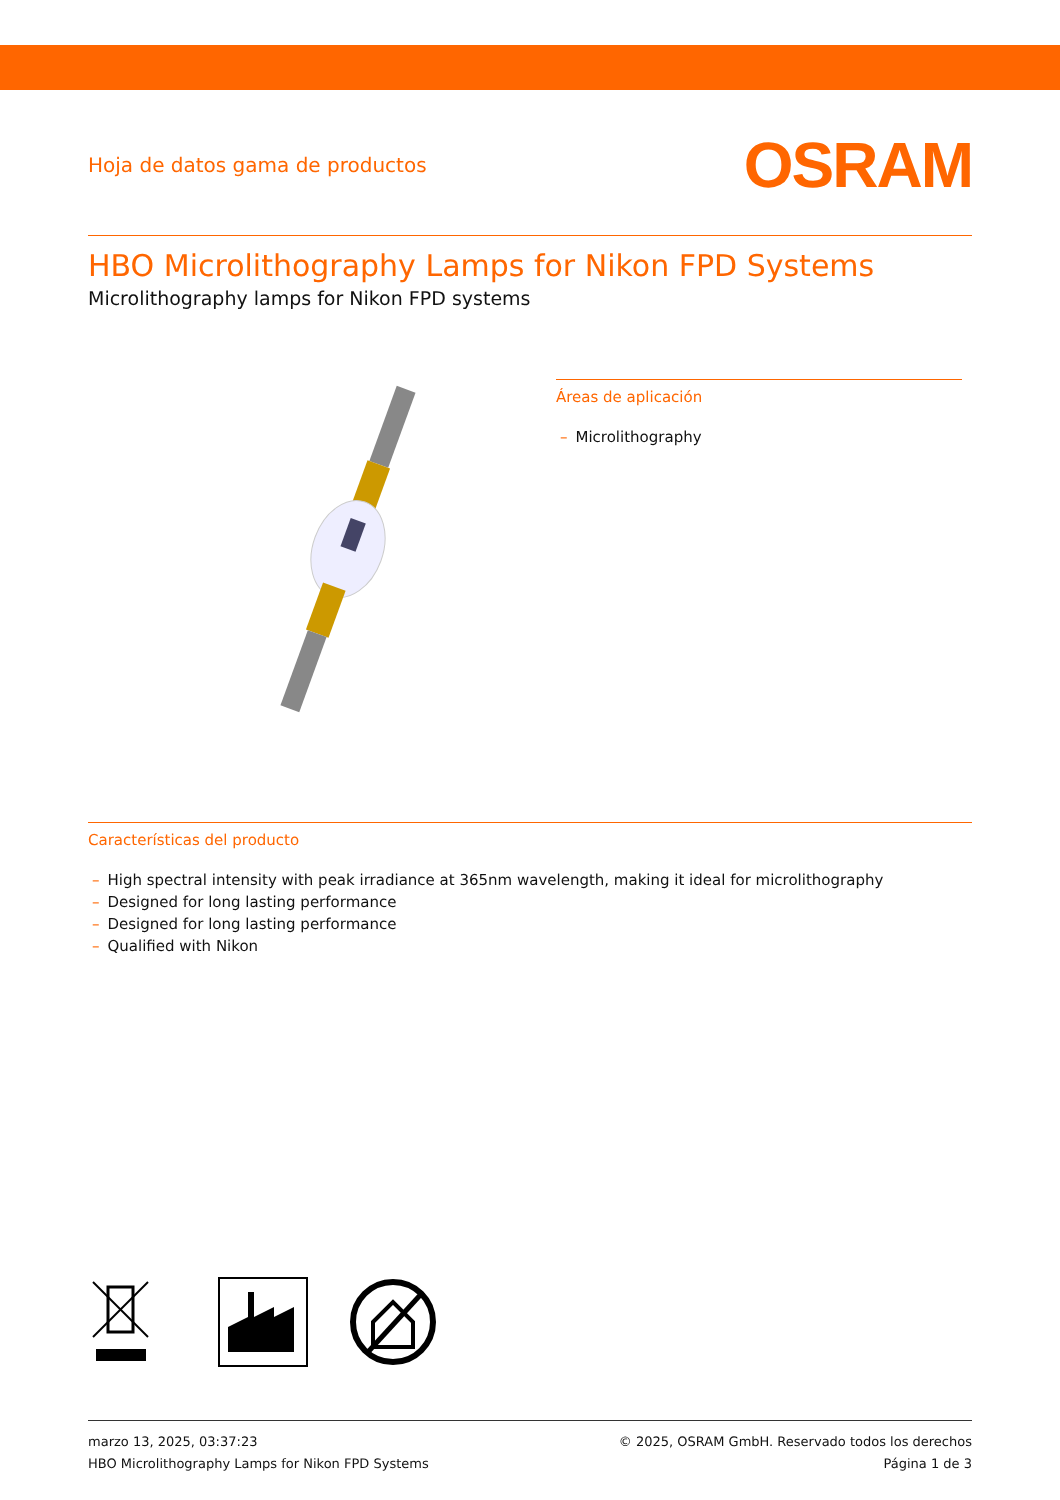Hoja de datos gama de productos
OSRAM
HBO Microlithography Lamps for Nikon FPD Systems
Microlithography lamps for Nikon FPD systems
Áreas de aplicación
– Microlithography
Características del producto
– High spectral intensity with peak irradiance at 365nm wavelength, making it ideal for microlithography
– Designed for long lasting performance
– Designed for long lasting performance
– Qualified with Nikon
marzo 13, 2025, 03:37:23
HBO Microlithography Lamps for Nikon FPD Systems
© 2025, OSRAM GmbH. Reservado todos los derechos
Página 1 de 3